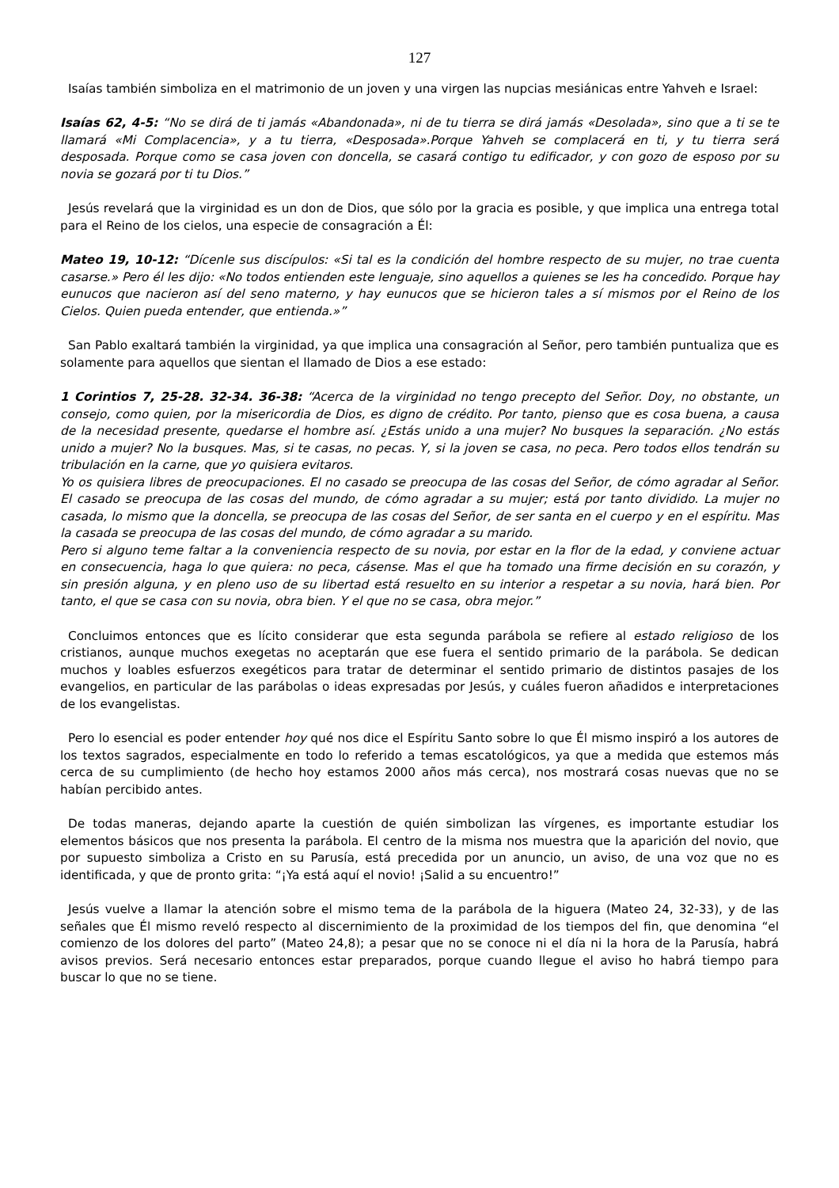127
Isaías también simboliza en el matrimonio de un joven y una virgen las nupcias mesiánicas entre Yahveh e Israel:
Isaías 62, 4-5: “No se dirá de ti jamás «Abandonada», ni de tu tierra se dirá jamás «Desolada», sino que a ti se te llamará «Mi Complacencia», y a tu tierra, «Desposada».Porque Yahveh se complacerá en ti, y tu tierra será desposada. Porque como se casa joven con doncella, se casará contigo tu edificador, y con gozo de esposo por su novia se gozará por ti tu Dios.”
Jesús revelará que la virginidad es un don de Dios, que sólo por la gracia es posible, y que implica una entrega total para el Reino de los cielos, una especie de consagración a Él:
Mateo 19, 10-12: “Dícenle sus discípulos: «Si tal es la condición del hombre respecto de su mujer, no trae cuenta casarse.» Pero él les dijo: «No todos entienden este lenguaje, sino aquellos a quienes se les ha concedido. Porque hay eunucos que nacieron así del seno materno, y hay eunucos que se hicieron tales a sí mismos por el Reino de los Cielos. Quien pueda entender, que entienda.»”
San Pablo exaltará también la virginidad, ya que implica una consagración al Señor, pero también puntualiza que es solamente para aquellos que sientan el llamado de Dios a ese estado:
1 Corintios 7, 25-28. 32-34. 36-38: “Acerca de la virginidad no tengo precepto del Señor. Doy, no obstante, un consejo, como quien, por la misericordia de Dios, es digno de crédito. Por tanto, pienso que es cosa buena, a causa de la necesidad presente, quedarse el hombre así. ¿Estás unido a una mujer? No busques la separación. ¿No estás unido a mujer? No la busques. Mas, si te casas, no pecas. Y, si la joven se casa, no peca. Pero todos ellos tendrán su tribulación en la carne, que yo quisiera evitaros.
Yo os quisiera libres de preocupaciones. El no casado se preocupa de las cosas del Señor, de cómo agradar al Señor. El casado se preocupa de las cosas del mundo, de cómo agradar a su mujer; está por tanto dividido. La mujer no casada, lo mismo que la doncella, se preocupa de las cosas del Señor, de ser santa en el cuerpo y en el espíritu. Mas la casada se preocupa de las cosas del mundo, de cómo agradar a su marido.
Pero si alguno teme faltar a la conveniencia respecto de su novia, por estar en la flor de la edad, y conviene actuar en consecuencia, haga lo que quiera: no peca, cásense. Mas el que ha tomado una firme decisión en su corazón, y sin presión alguna, y en pleno uso de su libertad está resuelto en su interior a respetar a su novia, hará bien. Por tanto, el que se casa con su novia, obra bien. Y el que no se casa, obra mejor.”
Concluimos entonces que es lícito considerar que esta segunda parábola se refiere al estado religioso de los cristianos, aunque muchos exegetas no aceptarán que ese fuera el sentido primario de la parábola. Se dedican muchos y loables esfuerzos exegéticos para tratar de determinar el sentido primario de distintos pasajes de los evangelios, en particular de las parábolas o ideas expresadas por Jesús, y cuáles fueron añadidos e interpretaciones de los evangelistas.
Pero lo esencial es poder entender hoy qué nos dice el Espíritu Santo sobre lo que Él mismo inspiró a los autores de los textos sagrados, especialmente en todo lo referido a temas escatológicos, ya que a medida que estemos más cerca de su cumplimiento (de hecho hoy estamos 2000 años más cerca), nos mostrará cosas nuevas que no se habían percibido antes.
De todas maneras, dejando aparte la cuestión de quién simbolizan las vírgenes, es importante estudiar los elementos básicos que nos presenta la parábola. El centro de la misma nos muestra que la aparición del novio, que por supuesto simboliza a Cristo en su Parusía, está precedida por un anuncio, un aviso, de una voz que no es identificada, y que de pronto grita: “¡Ya está aquí el novio! ¡Salid a su encuentro!”
Jesús vuelve a llamar la atención sobre el mismo tema de la parábola de la higuera (Mateo 24, 32-33), y de las señales que Él mismo reveló respecto al discernimiento de la proximidad de los tiempos del fin, que denomina “el comienzo de los dolores del parto” (Mateo 24,8); a pesar que no se conoce ni el día ni la hora de la Parusía, habrá avisos previos. Será necesario entonces estar preparados, porque cuando llegue el aviso ho habrá tiempo para buscar lo que no se tiene.